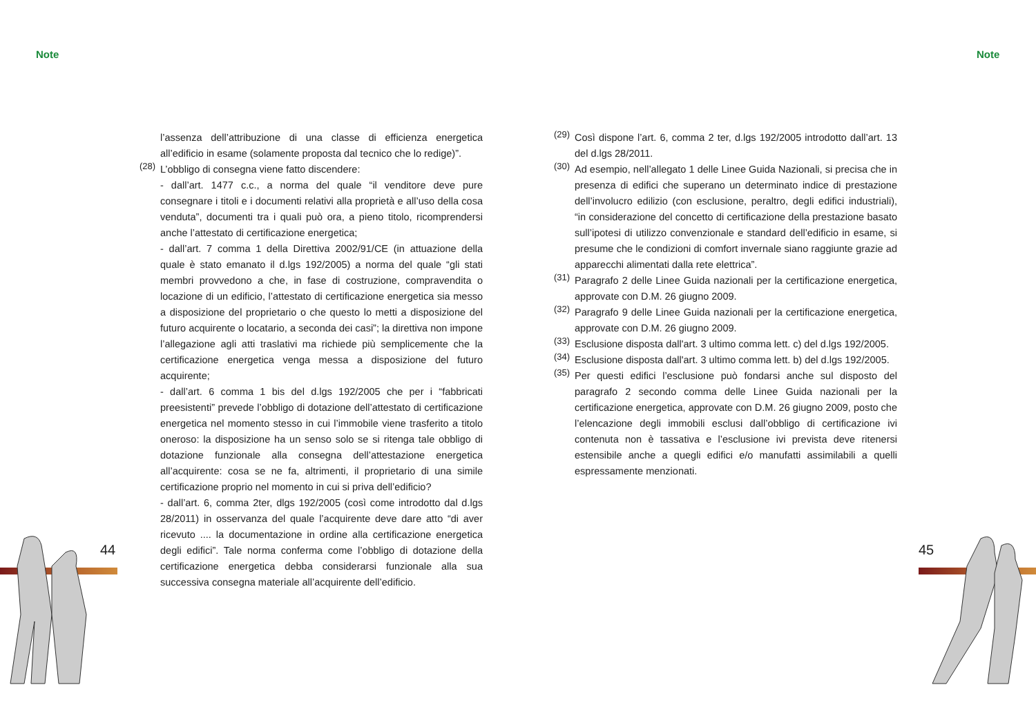Note Note
l’assenza dell’attribuzione di una classe di efficienza energetica all’edificio in esame (solamente proposta dal tecnico che lo redige)”.
(28)
L’obbligo di consegna viene fatto discendere:
- dall’art. 1477 c.c., a norma del quale “il venditore deve pure consegnare i titoli e i documenti relativi alla proprietà e all’uso della cosa venduta”, documenti tra i quali può ora, a pieno titolo, ricomprendersi anche l’attestato di certificazione energetica;
- dall’art. 7 comma 1 della Direttiva 2002/91/CE (in attuazione della quale è stato emanato il d.lgs 192/2005) a norma del quale “gli stati membri provvedono a che, in fase di costruzione, compravendita o locazione di un edificio, l’attestato di certificazione energetica sia messo a disposizione del proprietario o che questo lo metti a disposizione del futuro acquirente o locatario, a seconda dei casi”; la direttiva non impone l’allegazione agli atti traslativi ma richiede più semplicemente che la certificazione energetica venga messa a disposizione del futuro acquirente;
- dall’art. 6 comma 1 bis del d.lgs 192/2005 che per i “fabbricati preesistenti” prevede l’obbligo di dotazione dell’attestato di certificazione energetica nel momento stesso in cui l’immobile viene trasferito a titolo oneroso: la disposizione ha un senso solo se si ritenga tale obbligo di dotazione funzionale alla consegna dell’attestazione energetica all’acquirente: cosa se ne fa, altrimenti, il proprietario di una simile certificazione proprio nel momento in cui si priva dell’edificio?
- dall’art. 6, comma 2ter, dlgs 192/2005 (così come introdotto dal d.lgs 28/2011) in osservanza del quale l’acquirente deve dare atto “di aver ricevuto .... la documentazione in ordine alla certificazione energetica degli edifici”. Tale norma conferma come l’obbligo di dotazione della certificazione energetica debba considerarsi funzionale alla sua successiva consegna materiale all’acquirente dell’edificio.
(29)
Così dispone l’art. 6, comma 2 ter, d.lgs 192/2005 introdotto dall’art. 13 del d.lgs 28/2011.
(30)
Ad esempio, nell’allegato 1 delle Linee Guida Nazionali, si precisa che in presenza di edifici che superano un determinato indice di prestazione dell’involucro edilizio (con esclusione, peraltro, degli edifici industriali), “in considerazione del concetto di certificazione della prestazione basato sull’ipotesi di utilizzo convenzionale e standard dell’edificio in esame, si presume che le condizioni di comfort invernale siano raggiunte grazie ad apparecchi alimentati dalla rete elettrica”.
(31)
Paragrafo 2 delle Linee Guida nazionali per la certificazione energetica, approvate con D.M. 26 giugno 2009.
(32)
Paragrafo 9 delle Linee Guida nazionali per la certificazione energetica, approvate con D.M. 26 giugno 2009.
(33)
Esclusione disposta dall'art. 3 ultimo comma lett. c) del d.lgs 192/2005.
(34)
Esclusione disposta dall'art. 3 ultimo comma lett. b) del d.lgs 192/2005.
(35)
Per questi edifici l’esclusione può fondarsi anche sul disposto del paragrafo 2 secondo comma delle Linee Guida nazionali per la certificazione energetica, approvate con D.M. 26 giugno 2009, posto che l’elencazione degli immobili esclusi dall’obbligo di certificazione ivi contenuta non è tassativa e l’esclusione ivi prevista deve ritenersi estensibile anche a quegli edifici e/o manufatti assimilabili a quelli espressamente menzionati.
44 45